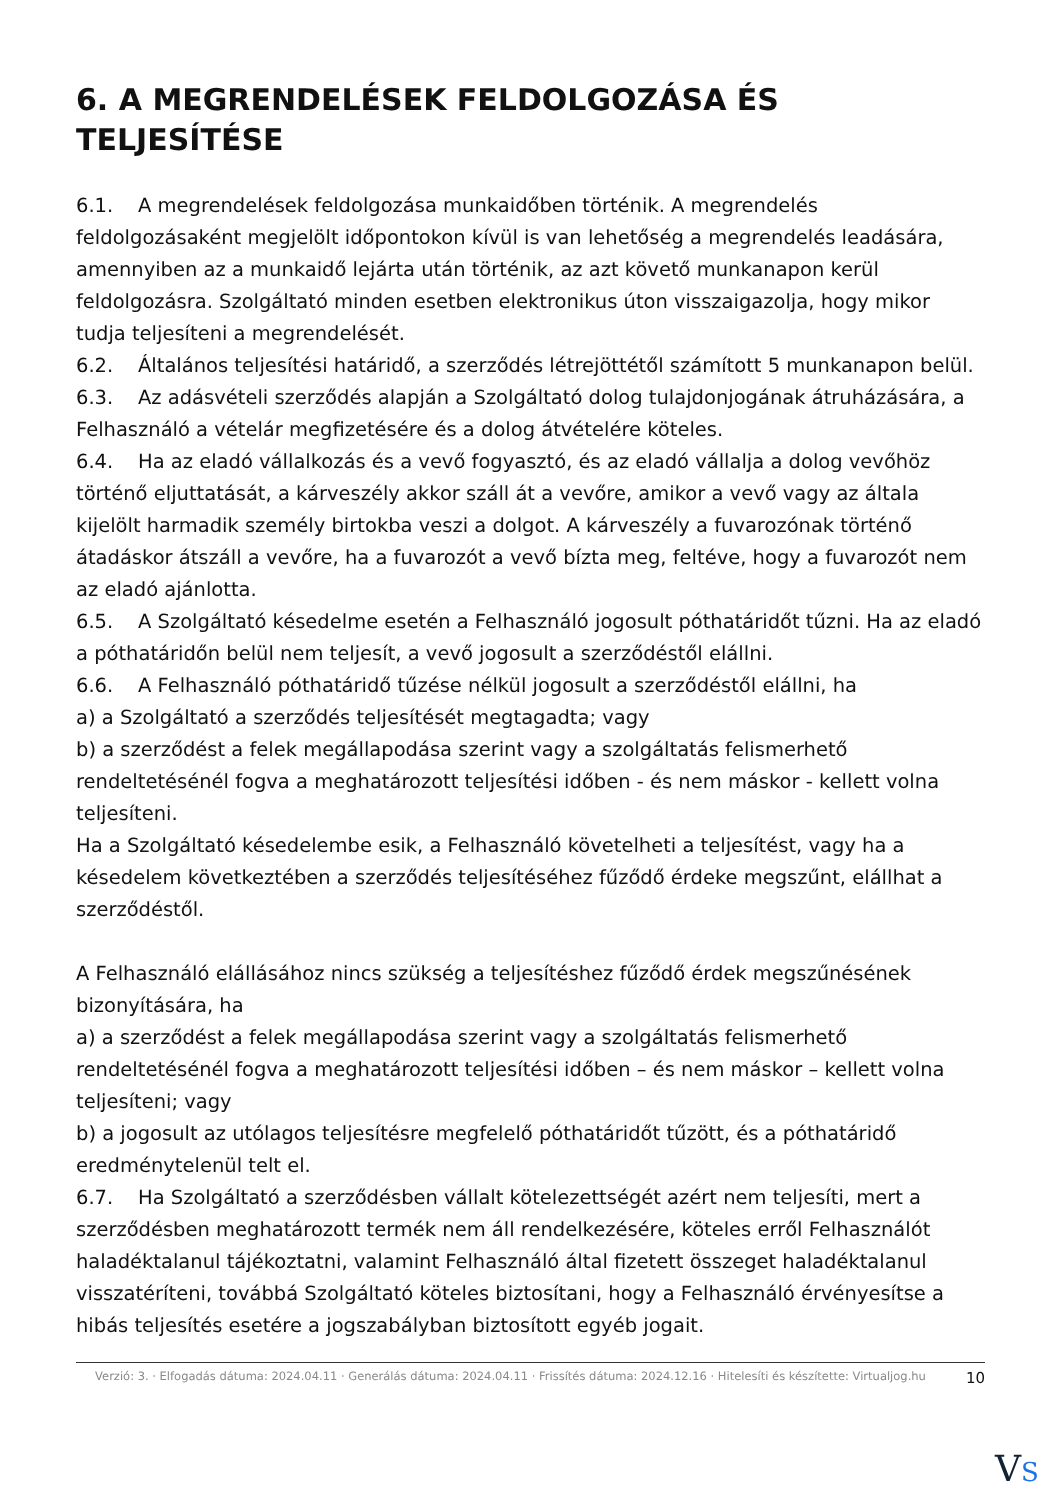6. A MEGRENDELÉSEK FELDOLGOZÁSA ÉS TELJESÍTÉSE
6.1. A megrendelések feldolgozása munkaidőben történik. A megrendelés feldolgozásaként megjelölt időpontokon kívül is van lehetőség a megrendelés leadására, amennyiben az a munkaidő lejárta után történik, az azt követő munkanapon kerül feldolgozásra. Szolgáltató minden esetben elektronikus úton visszaigazolja, hogy mikor tudja teljesíteni a megrendelését.
6.2. Általános teljesítési határidő, a szerződés létrejöttétől számított 5 munkanapon belül.
6.3. Az adásvételi szerződés alapján a Szolgáltató dolog tulajdonjogának átruházására, a Felhasználó a vételár megfizetésére és a dolog átvételére köteles.
6.4. Ha az eladó vállalkozás és a vevő fogyasztó, és az eladó vállalja a dolog vevőhöz történő eljuttatását, a kárveszély akkor száll át a vevőre, amikor a vevő vagy az általa kijelölt harmadik személy birtokba veszi a dolgot. A kárveszély a fuvarozónak történő átadáskor átszáll a vevőre, ha a fuvarozót a vevő bízta meg, feltéve, hogy a fuvarozót nem az eladó ajánlotta.
6.5. A Szolgáltató késedelme esetén a Felhasználó jogosult póthatáridőt tűzni. Ha az eladó a póthatáridőn belül nem teljesít, a vevő jogosult a szerződéstől elállni.
6.6. A Felhasználó póthatáridő tűzése nélkül jogosult a szerződéstől elállni, ha
a) a Szolgáltató a szerződés teljesítését megtagadta; vagy
b) a szerződést a felek megállapodása szerint vagy a szolgáltatás felismerhető rendeltetésénél fogva a meghatározott teljesítési időben - és nem máskor - kellett volna teljesíteni.
Ha a Szolgáltató késedelembe esik, a Felhasználó követelheti a teljesítést, vagy ha a késedelem következtében a szerződés teljesítéséhez fűződő érdeke megszűnt, elállhat a szerződéstől.
A Felhasználó elállásához nincs szükség a teljesítéshez fűződő érdek megszűnésének bizonyítására, ha
a) a szerződést a felek megállapodása szerint vagy a szolgáltatás felismerhető rendeltetésénél fogva a meghatározott teljesítési időben – és nem máskor – kellett volna teljesíteni; vagy
b) a jogosult az utólagos teljesítésre megfelelő póthatáridőt tűzött, és a póthatáridő eredménytelenül telt el.
6.7. Ha Szolgáltató a szerződésben vállalt kötelezettségét azért nem teljesíti, mert a szerződésben meghatározott termék nem áll rendelkezésére, köteles erről Felhasználót haladéktalanul tájékoztatni, valamint Felhasználó által fizetett összeget haladéktalanul visszatéríteni, továbbá Szolgáltató köteles biztosítani, hogy a Felhasználó érvényesítse a hibás teljesítés esetére a jogszabályban biztosított egyéb jogait.
Verzió: 3. · Elfogadás dátuma: 2024.04.11 · Generálás dátuma: 2024.04.11 · Frissítés dátuma: 2024.12.16 · Hitelesíti és készítette: Virtualjog.hu
10
VS